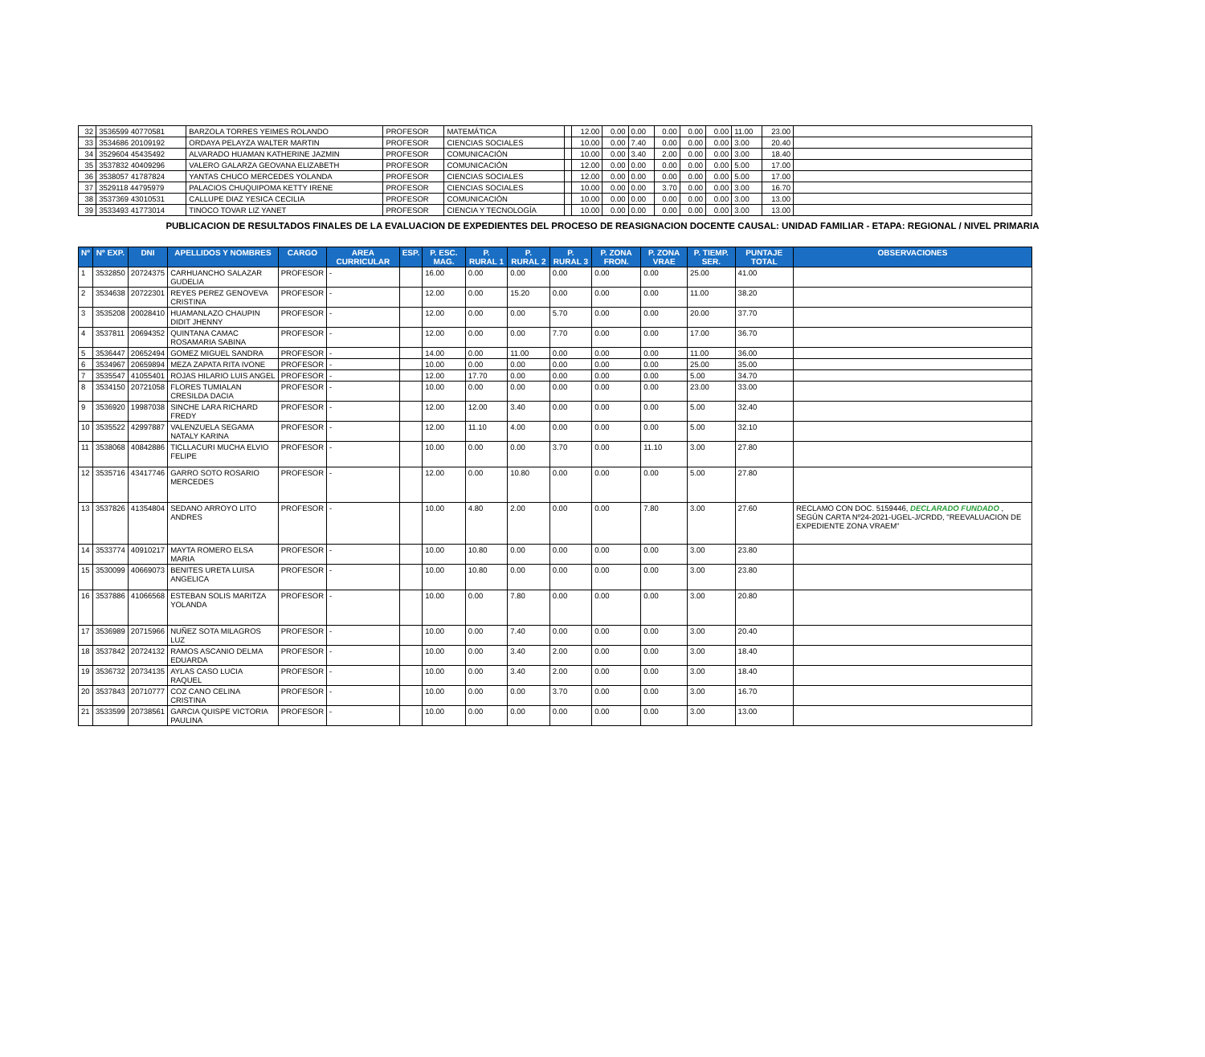| 32 | 3536599 40770581 | BARZOLA TORRES YEIMES ROLANDO | PROFESOR | MATEMÁTICA | | 12.00 | 0.00 | 0.00 | 0.00 | 0.00 | 0.00 | 11.00 | 23.00 | |
| 33 | 3534686 20109192 | ORDAYA PELAYZA WALTER MARTIN | PROFESOR | CIENCIAS SOCIALES | | 10.00 | 0.00 | 7.40 | 0.00 | 0.00 | 0.00 | 3.00 | 20.40 | |
| 34 | 3529604 45435492 | ALVARADO HUAMAN KATHERINE JAZMIN | PROFESOR | COMUNICACIÓN | | 10.00 | 0.00 | 3.40 | 2.00 | 0.00 | 0.00 | 3.00 | 18.40 | |
| 35 | 3537832 40409296 | VALERO GALARZA GEOVANA ELIZABETH | PROFESOR | COMUNICACIÓN | | 12.00 | 0.00 | 0.00 | 0.00 | 0.00 | 0.00 | 5.00 | 17.00 | |
| 36 | 3538057 41787824 | YANTAS CHUCO MERCEDES YOLANDA | PROFESOR | CIENCIAS SOCIALES | | 12.00 | 0.00 | 0.00 | 0.00 | 0.00 | 0.00 | 5.00 | 17.00 | |
| 37 | 3529118 44795979 | PALACIOS CHUQUIPOMA KETTY IRENE | PROFESOR | CIENCIAS SOCIALES | | 10.00 | 0.00 | 0.00 | 3.70 | 0.00 | 0.00 | 3.00 | 16.70 | |
| 38 | 3537369 43010531 | CALLUPE DIAZ YESICA CECILIA | PROFESOR | COMUNICACIÓN | | 10.00 | 0.00 | 0.00 | 0.00 | 0.00 | 0.00 | 3.00 | 13.00 | |
| 39 | 3533493 41773014 | TINOCO TOVAR LIZ YANET | PROFESOR | CIENCIA Y TECNOLOGÍA | | 10.00 | 0.00 | 0.00 | 0.00 | 0.00 | 0.00 | 3.00 | 13.00 | |
PUBLICACION DE RESULTADOS FINALES DE LA EVALUACION DE EXPEDIENTES DEL PROCESO DE REASIGNACION DOCENTE CAUSAL: UNIDAD FAMILIAR - ETAPA: REGIONAL / NIVEL PRIMARIA
| Nº | Nº EXP. | DNI | APELLIDOS Y NOMBRES | CARGO | AREA CURRICULAR | ESP. | P. ESC. MAG. | P. RURAL 1 | P. RURAL 2 | P. RURAL 3 | P. ZONA FRON. | P. ZONA VRAE | P. TIEMP. SER. | PUNTAJE TOTAL | OBSERVACIONES |
| --- | --- | --- | --- | --- | --- | --- | --- | --- | --- | --- | --- | --- | --- | --- | --- |
| 1 | 3532850 | 20724375 | CARHUANCHO SALAZAR GUDELIA | PROFESOR | - | | 16.00 | 0.00 | 0.00 | 0.00 | 0.00 | 0.00 | 25.00 | 41.00 | |
| 2 | 3534638 | 20722301 | REYES PEREZ GENOVEVA CRISTINA | PROFESOR | - | | 12.00 | 0.00 | 15.20 | 0.00 | 0.00 | 0.00 | 11.00 | 38.20 | |
| 3 | 3535208 | 20028410 | HUAMANLAZO CHAUPIN DIDIT JHENNY | PROFESOR | - | | 12.00 | 0.00 | 0.00 | 5.70 | 0.00 | 0.00 | 20.00 | 37.70 | |
| 4 | 3537811 | 20694352 | QUINTANA CAMAC ROSAMARIA SABINA | PROFESOR | - | | 12.00 | 0.00 | 0.00 | 7.70 | 0.00 | 0.00 | 17.00 | 36.70 | |
| 5 | 3536447 | 20652494 | GOMEZ MIGUEL SANDRA | PROFESOR | - | | 14.00 | 0.00 | 11.00 | 0.00 | 0.00 | 0.00 | 11.00 | 36.00 | |
| 6 | 3534967 | 20659894 | MEZA ZAPATA RITA IVONE | PROFESOR | - | | 10.00 | 0.00 | 0.00 | 0.00 | 0.00 | 0.00 | 25.00 | 35.00 | |
| 7 | 3535547 | 41055401 | ROJAS HILARIO LUIS ANGEL | PROFESOR | - | | 12.00 | 17.70 | 0.00 | 0.00 | 0.00 | 0.00 | 5.00 | 34.70 | |
| 8 | 3534150 | 20721058 | FLORES TUMIALAN CRESILDA DACIA | PROFESOR | - | | 10.00 | 0.00 | 0.00 | 0.00 | 0.00 | 0.00 | 23.00 | 33.00 | |
| 9 | 3536920 | 19987038 | SINCHE LARA RICHARD FREDY | PROFESOR | - | | 12.00 | 12.00 | 3.40 | 0.00 | 0.00 | 0.00 | 5.00 | 32.40 | |
| 10 | 3535522 | 42997887 | VALENZUELA SEGAMA NATALY KARINA | PROFESOR | - | | 12.00 | 11.10 | 4.00 | 0.00 | 0.00 | 0.00 | 5.00 | 32.10 | |
| 11 | 3538068 | 40842886 | TICLLACURI MUCHA ELVIO FELIPE | PROFESOR | - | | 10.00 | 0.00 | 0.00 | 3.70 | 0.00 | 11.10 | 3.00 | 27.80 | |
| 12 | 3535716 | 43417746 | GARRO SOTO ROSARIO MERCEDES | PROFESOR | - | | 12.00 | 0.00 | 10.80 | 0.00 | 0.00 | 0.00 | 5.00 | 27.80 | |
| 13 | 3537826 | 41354804 | SEDANO ARROYO LITO ANDRES | PROFESOR | - | | 10.00 | 4.80 | 2.00 | 0.00 | 0.00 | 7.80 | 3.00 | 27.60 | RECLAMO CON DOC. 5159446, DECLARADO FUNDADO , SEGÚN CARTA Nº24-2021-UGEL-J/CRDD, "REEVALUACION DE EXPEDIENTE ZONA VRAEM" |
| 14 | 3533774 | 40910217 | MAYTA ROMERO ELSA MARIA | PROFESOR | - | | 10.00 | 10.80 | 0.00 | 0.00 | 0.00 | 0.00 | 3.00 | 23.80 | |
| 15 | 3530099 | 40669073 | BENITES URETA LUISA ANGELICA | PROFESOR | - | | 10.00 | 10.80 | 0.00 | 0.00 | 0.00 | 0.00 | 3.00 | 23.80 | |
| 16 | 3537886 | 41066568 | ESTEBAN SOLIS MARITZA YOLANDA | PROFESOR | - | | 10.00 | 0.00 | 7.80 | 0.00 | 0.00 | 0.00 | 3.00 | 20.80 | |
| 17 | 3536989 | 20715966 | NUÑEZ SOTA MILAGROS LUZ | PROFESOR | - | | 10.00 | 0.00 | 7.40 | 0.00 | 0.00 | 0.00 | 3.00 | 20.40 | |
| 18 | 3537842 | 20724132 | RAMOS ASCANIO DELMA EDUARDA | PROFESOR | - | | 10.00 | 0.00 | 3.40 | 2.00 | 0.00 | 0.00 | 3.00 | 18.40 | |
| 19 | 3536732 | 20734135 | AYLAS CASO LUCIA RAQUEL | PROFESOR | - | | 10.00 | 0.00 | 3.40 | 2.00 | 0.00 | 0.00 | 3.00 | 18.40 | |
| 20 | 3537843 | 20710777 | COZ CANO CELINA CRISTINA | PROFESOR | - | | 10.00 | 0.00 | 0.00 | 3.70 | 0.00 | 0.00 | 3.00 | 16.70 | |
| 21 | 3533599 | 20738561 | GARCIA QUISPE VICTORIA PAULINA | PROFESOR | - | | 10.00 | 0.00 | 0.00 | 0.00 | 0.00 | 0.00 | 3.00 | 13.00 | |